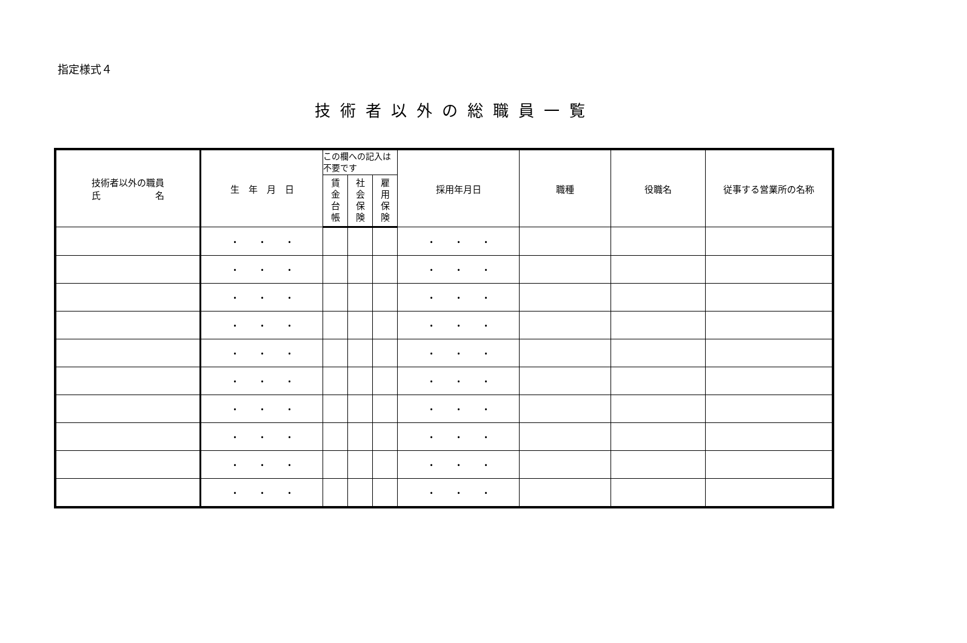指定様式４
技術者以外の総職員一覧
| 技術者以外の職員 氏 名 | 生 年 月 日 | この欄への記入は不要です | | | 採用年月日 | 職種 | 役職名 | 従事する営業所の名称 |
| --- | --- | --- | --- | --- | --- | --- | --- | --- |
| | | 賃 金 台 帳 | 社 会 保 険 | 雇 用 保 険 | | | | |
| | ・ ・ ・ | | | | ・ ・ ・ | | | |
| | ・ ・ ・ | | | | ・ ・ ・ | | | |
| | ・ ・ ・ | | | | ・ ・ ・ | | | |
| | ・ ・ ・ | | | | ・ ・ ・ | | | |
| | ・ ・ ・ | | | | ・ ・ ・ | | | |
| | ・ ・ ・ | | | | ・ ・ ・ | | | |
| | ・ ・ ・ | | | | ・ ・ ・ | | | |
| | ・ ・ ・ | | | | ・ ・ ・ | | | |
| | ・ ・ ・ | | | | ・ ・ ・ | | | |
| | ・ ・ ・ | | | | ・ ・ ・ | | | |